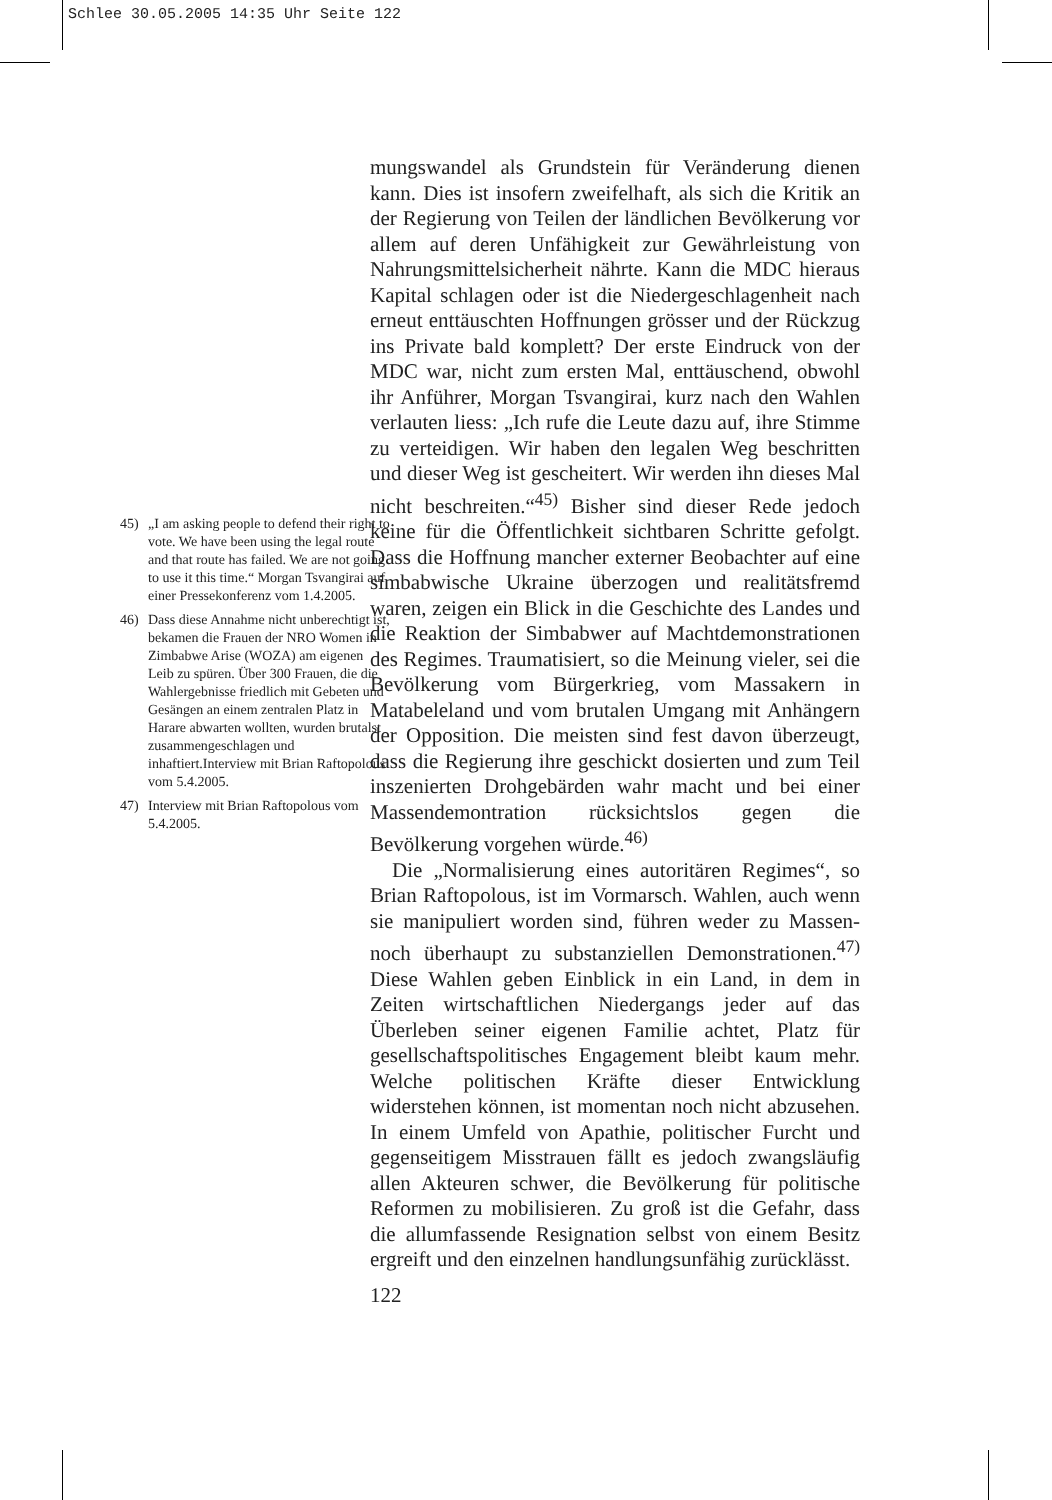Schlee 30.05.2005 14:35 Uhr Seite 122
45) „I am asking people to defend their right to vote. We have been using the legal route and that route has failed. We are not going to use it this time.“ Morgan Tsvangirai auf einer Pressekonferenz vom 1.4.2005.
46) Dass diese Annahme nicht unberechtigt ist, bekamen die Frauen der NRO Women in Zimbabwe Arise (WOZA) am eigenen Leib zu spüren. Über 300 Frauen, die die Wahlergebnisse friedlich mit Gebeten und Gesängen an einem zentralen Platz in Harare abwarten wollten, wurden brutalst zusammengeschlagen und inhaftiert.Interview mit Brian Raftopolous vom 5.4.2005.
47) Interview mit Brian Raftopolous vom 5.4.2005.
mungswandel als Grundstein für Veränderung dienen kann. Dies ist insofern zweifelhaft, als sich die Kritik an der Regierung von Teilen der ländlichen Bevölkerung vor allem auf deren Unfähigkeit zur Gewährleistung von Nahrungsmittelsicherheit nährte. Kann die MDC hieraus Kapital schlagen oder ist die Niedergeschlagenheit nach erneut enttäuschten Hoffnungen grösser und der Rückzug ins Private bald komplett? Der erste Eindruck von der MDC war, nicht zum ersten Mal, enttäuschend, obwohl ihr Anführer, Morgan Tsvangirai, kurz nach den Wahlen verlauten liess: „Ich rufe die Leute dazu auf, ihre Stimme zu verteidigen. Wir haben den legalen Weg beschritten und dieser Weg ist gescheitert. Wir werden ihn dieses Mal nicht beschreiten.“<sup>45)</sup> Bisher sind dieser Rede jedoch keine für die Öffentlichkeit sichtbaren Schritte gefolgt. Dass die Hoffnung mancher externer Beobachter auf eine simbabwische Ukraine überzogen und realitätsfremd waren, zeigen ein Blick in die Geschichte des Landes und die Reaktion der Simbabwer auf Machtdemonstrationen des Regimes. Traumatisiert, so die Meinung vieler, sei die Bevölkerung vom Bürgerkrieg, vom Massakern in Matabeleland und vom brutalen Umgang mit Anhängern der Opposition. Die meisten sind fest davon überzeugt, dass die Regierung ihre geschickt dosierten und zum Teil inszenierten Drohgebärden wahr macht und bei einer Massendemontration rücksichtslos gegen die Bevölkerung vorgehen würde.<sup>46)</sup>
Die „Normalisierung eines autoritären Regimes“, so Brian Raftopolous, ist im Vormarsch. Wahlen, auch wenn sie manipuliert worden sind, führen weder zu Massen- noch überhaupt zu substanziellen Demonstrationen.<sup>47)</sup> Diese Wahlen geben Einblick in ein Land, in dem in Zeiten wirtschaftlichen Niedergangs jeder auf das Überleben seiner eigenen Familie achtet, Platz für gesellschaftspolitisches Engagement bleibt kaum mehr. Welche politischen Kräfte dieser Entwicklung widerstehen können, ist momentan noch nicht abzusehen. In einem Umfeld von Apathie, politischer Furcht und gegenseitigem Misstrauen fällt es jedoch zwangsläufig allen Akteuren schwer, die Bevölkerung für politische Reformen zu mobilisieren. Zu groß ist die Gefahr, dass die allumfassende Resignation selbst von einem Besitz ergreift und den einzelnen handlungsunfähig zurücklässt.
122